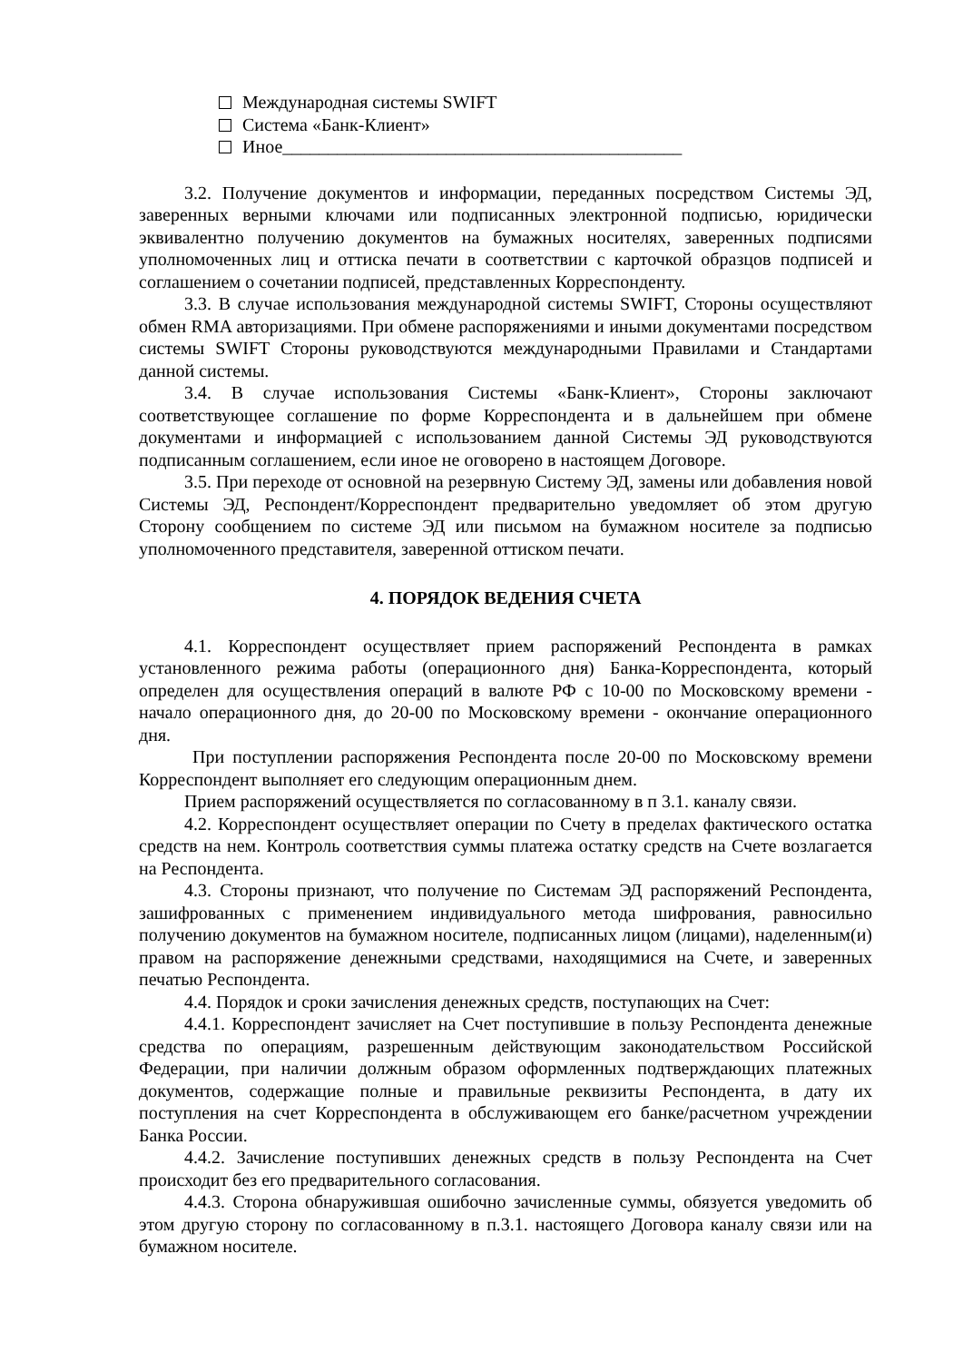Международная системы SWIFT
Система «Банк-Клиент»
Иное____________________________________________
3.2. Получение документов и информации, переданных посредством Системы ЭД, заверенных верными ключами или подписанных электронной подписью, юридически эквивалентно получению документов на бумажных носителях, заверенных подписями уполномоченных лиц и оттиска печати в соответствии с карточкой образцов подписей и соглашением о сочетании подписей, представленных Корреспонденту.
3.3. В случае использования международной системы SWIFT, Стороны осуществляют обмен RMA авторизациями. При обмене распоряжениями и иными документами посредством системы SWIFT Стороны руководствуются международными Правилами и Стандартами данной системы.
3.4. В случае использования Системы «Банк-Клиент», Стороны заключают соответствующее соглашение по форме Корреспондента и в дальнейшем при обмене документами и информацией с использованием данной Системы ЭД руководствуются подписанным соглашением, если иное не оговорено в настоящем Договоре.
3.5. При переходе от основной на резервную Систему ЭД, замены или добавления новой Системы ЭД, Респондент/Корреспондент предварительно уведомляет об этом другую Сторону сообщением по системе ЭД или письмом на бумажном носителе за подписью уполномоченного представителя, заверенной оттиском печати.
4. ПОРЯДОК ВЕДЕНИЯ СЧЕТА
4.1. Корреспондент осуществляет прием распоряжений Респондента в рамках установленного режима работы (операционного дня) Банка-Корреспондента, который определен для осуществления операций в валюте РФ с 10-00 по Московскому времени - начало операционного дня, до 20-00 по Московскому времени - окончание операционного дня.
При поступлении распоряжения Респондента после 20-00 по Московскому времени Корреспондент выполняет его следующим операционным днем.
Прием распоряжений осуществляется по согласованному в п 3.1. каналу связи.
4.2. Корреспондент осуществляет операции по Счету в пределах фактического остатка средств на нем. Контроль соответствия суммы платежа остатку средств на Счете возлагается на Респондента.
4.3. Стороны признают, что получение по Системам ЭД распоряжений Респондента, зашифрованных с применением индивидуального метода шифрования, равносильно получению документов на бумажном носителе, подписанных лицом (лицами), наделенным(и) правом на распоряжение денежными средствами, находящимися на Счете, и заверенных печатью Респондента.
4.4. Порядок и сроки зачисления денежных средств, поступающих на Счет:
4.4.1. Корреспондент зачисляет на Счет поступившие в пользу Респондента денежные средства по операциям, разрешенным действующим законодательством Российской Федерации, при наличии должным образом оформленных подтверждающих платежных документов, содержащие полные и правильные реквизиты Респондента, в дату их поступления на счет Корреспондента в обслуживающем его банке/расчетном учреждении Банка России.
4.4.2. Зачисление поступивших денежных средств в пользу Респондента на Счет происходит без его предварительного согласования.
4.4.3. Сторона обнаружившая ошибочно зачисленные суммы, обязуется уведомить об этом другую сторону по согласованному в п.3.1. настоящего Договора каналу связи или на бумажном носителе.